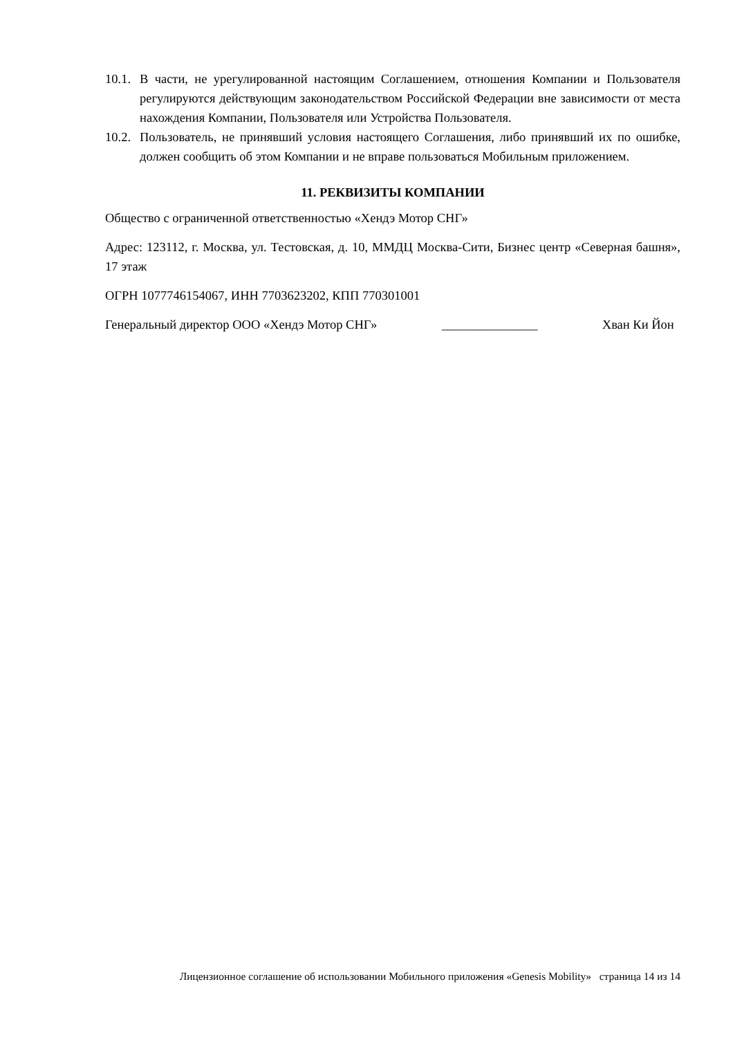10.1.
В части, не урегулированной настоящим Соглашением, отношения Компании и Пользователя регулируются действующим законодательством Российской Федерации вне зависимости от места нахождения Компании, Пользователя или Устройства Пользователя.
10.2.
Пользователь, не принявший условия настоящего Соглашения, либо принявший их по ошибке, должен сообщить об этом Компании и не вправе пользоваться Мобильным приложением.
11. РЕКВИЗИТЫ КОМПАНИИ
Общество с ограниченной ответственностью «Хендэ Мотор СНГ»
Адрес: 123112, г. Москва, ул. Тестовская, д. 10, ММДЦ Москва-Сити, Бизнес центр «Северная башня», 17 этаж
ОГРН 1077746154067, ИНН 7703623202, КПП 770301001
Генеральный директор ООО «Хендэ Мотор СНГ» _______________ Хван Ки Йон
Лицензионное соглашение об использовании Мобильного приложения «Genesis Mobility» страница 14 из 14